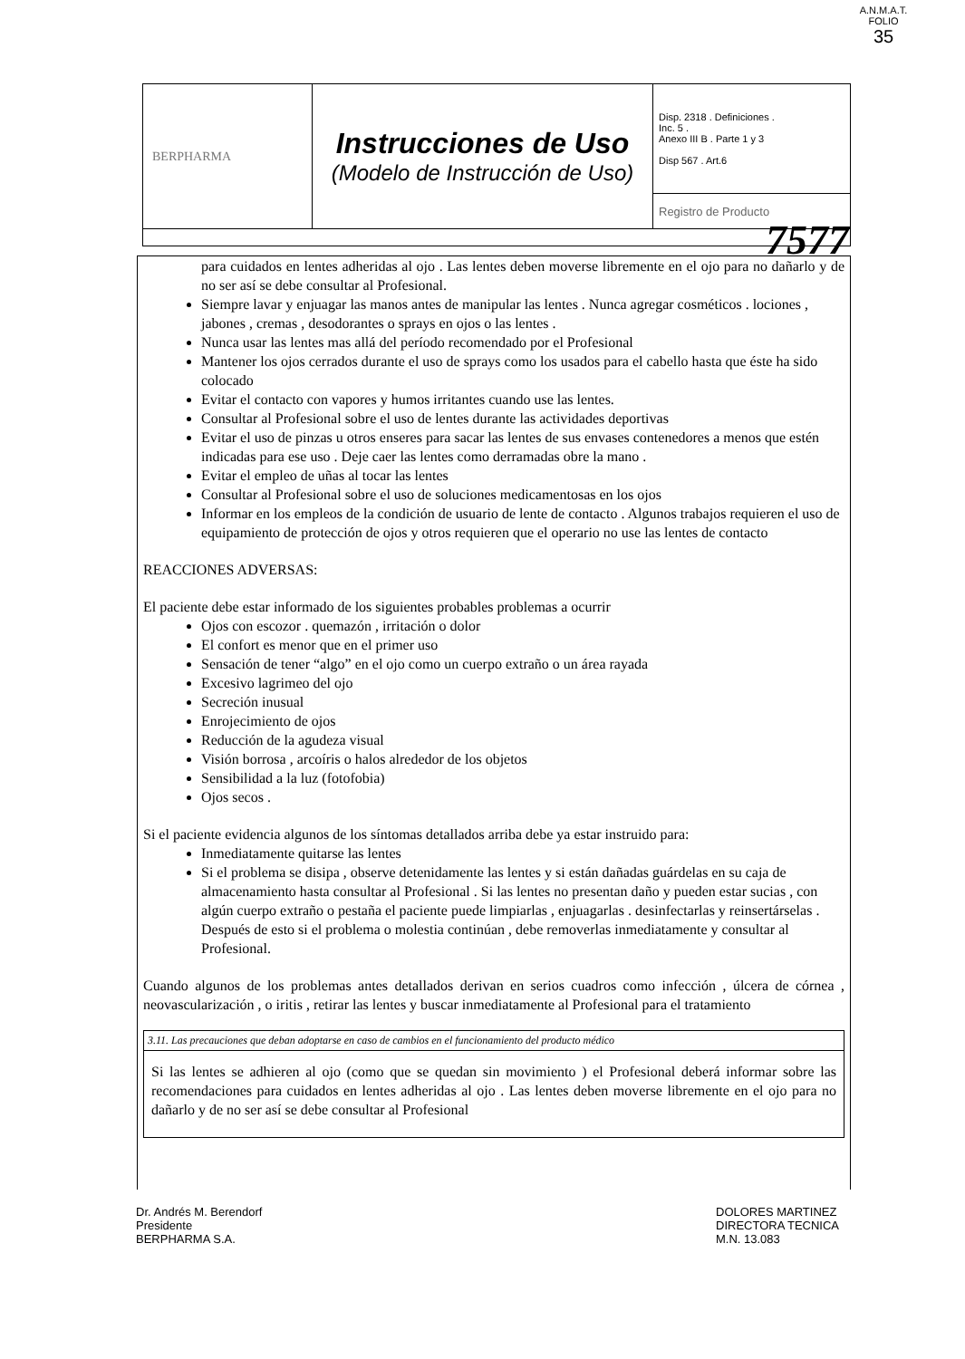A.N.M.A.T.
FOLIO
35
| BERPHARMA | Instrucciones de Uso (Modelo de Instrucción de Uso) | Disp. 2318 . Definiciones . Inc. 5 . Anexo III B . Parte 1 y 3 Disp 567 . Art.6 |
| | | Registro de Producto |
7577
para cuidados en lentes adheridas al ojo . Las lentes deben moverse libremente en el ojo para no dañarlo y de no ser así se debe consultar al Profesional.
Siempre lavar y enjuagar las manos antes de manipular las lentes . Nunca agregar cosméticos . lociones , jabones , cremas , desodorantes o sprays en ojos o las lentes .
Nunca usar las lentes mas allá del período recomendado por el Profesional
Mantener los ojos cerrados durante el uso de sprays como los usados para el cabello hasta que éste ha sido colocado
Evitar el contacto con vapores y humos irritantes cuando use las lentes.
Consultar al Profesional sobre el uso de lentes durante las actividades deportivas
Evitar el uso de pinzas u otros enseres para sacar las lentes de sus envases contenedores a menos que estén indicadas para ese uso . Deje caer las lentes como derramadas obre la mano .
Evitar el empleo de uñas al tocar las lentes
Consultar al Profesional sobre el uso de soluciones medicamentosas en los ojos
Informar en los empleos de la condición de usuario de lente de contacto . Algunos trabajos requieren el uso de equipamiento de protección de ojos y otros requieren que el operario no use las lentes de contacto
REACCIONES ADVERSAS:
El paciente debe estar informado de los siguientes probables problemas a ocurrir
Ojos con escozor . quemazón , irritación o dolor
El confort es menor que en el primer uso
Sensación de tener “algo” en el ojo como un cuerpo extraño o un área rayada
Excesivo lagrimeo del ojo
Secreción inusual
Enrojecimiento de ojos
Reducción de la agudeza visual
Visión borrosa , arcoíris o halos alrededor de los objetos
Sensibilidad a la luz (fotofobia)
Ojos secos .
Si el paciente evidencia algunos de los síntomas detallados arriba debe ya estar instruido para:
Inmediatamente quitarse las lentes
Si el problema se disipa , observe detenidamente las lentes y si están dañadas guárdelas en su caja de almacenamiento hasta consultar al Profesional . Si las lentes no presentan daño y pueden estar sucias , con algún cuerpo extraño o pestaña el paciente puede limpiarlas , enjuagarlas . desinfectarlas y reinsertárselas . Después de esto si el problema o molestia continúan , debe removerlas inmediatamente y consultar al Profesional.
Cuando algunos de los problemas antes detallados derivan en serios cuadros como infección , úlcera de córnea , neovascularización , o iritis , retirar las lentes y buscar inmediatamente al Profesional para el tratamiento
3.11. Las precauciones que deban adoptarse en caso de cambios en el funcionamiento del producto médico
Si las lentes se adhieren al ojo (como que se quedan sin movimiento ) el Profesional deberá informar sobre las recomendaciones para cuidados en lentes adheridas al ojo . Las lentes deben moverse libremente en el ojo para no dañarlo y de no ser así se debe consultar al Profesional
Dr. Andrés M. Berendorf
Presidente
BERPHARMA S.A.
DOLORES MARTINEZ
DIRECTORA TECNICA
M.N. 13.083